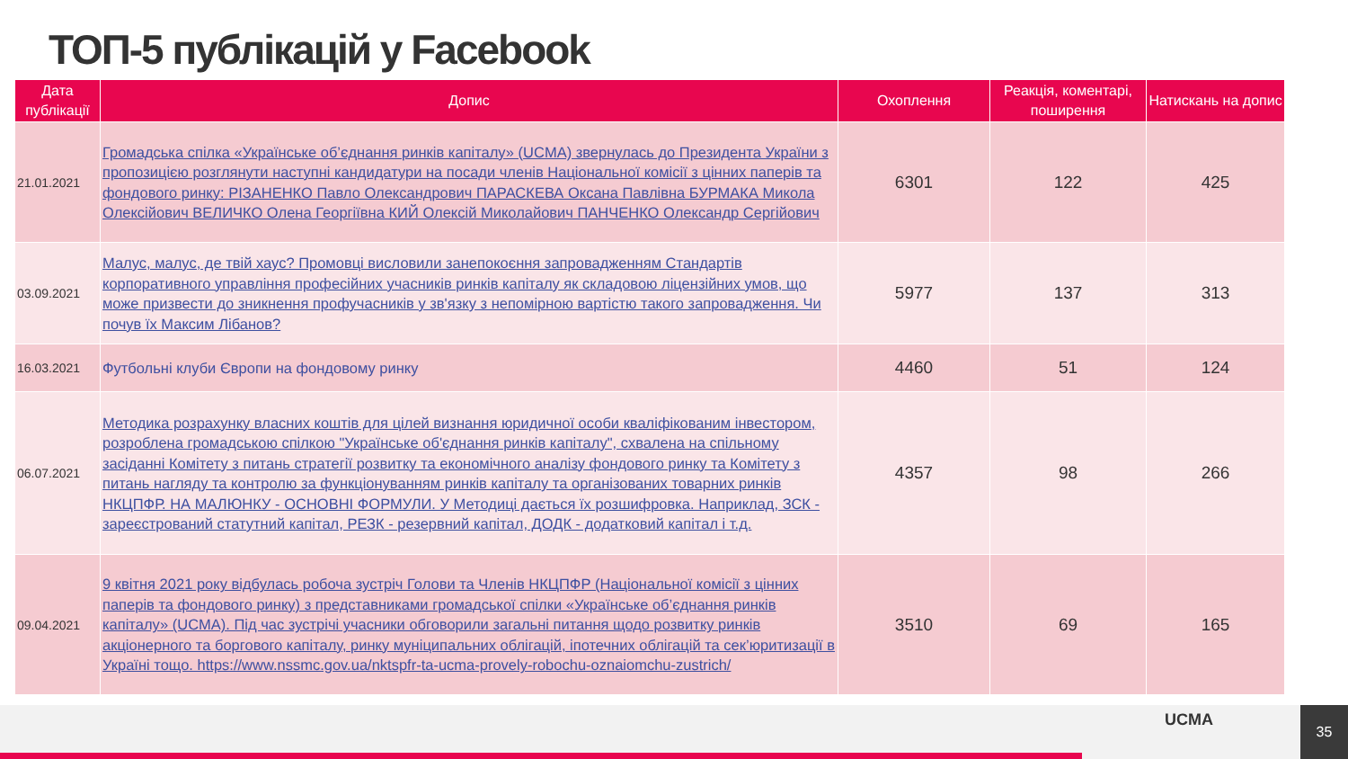ТОП-5 публікацій у Facebook
| Дата публікації | Допис | Охоплення | Реакція, коментарі, поширення | Натискань на допис |
| --- | --- | --- | --- | --- |
| 21.01.2021 | Громадська спілка «Українське об’єднання ринків капіталу» (UCMA) звернулась до Президента України з пропозицією розглянути наступні кандидатури на посади членів Національної комісії з цінних паперів та фондового ринку: РІЗАНЕНКО Павло Олександрович ПАРАСКЕВА Оксана Павлівна БУРМАКА Микола Олексійович ВЕЛИЧКО Олена Георгіївна КИЙ Олексій Миколайович ПАНЧЕНКО Олександр Сергійович | 6301 | 122 | 425 |
| 03.09.2021 | Малус, малус, де твій хаус? Промовці висловили занепокоєння запровадженням Стандартів корпоративного управління професійних учасників ринків капіталу як складовою ліцензійних умов, що може призвести до зникнення профучасників у зв'язку з непомірною вартістю такого запровадження. Чи почув їх Максим Лібанов? | 5977 | 137 | 313 |
| 16.03.2021 | Футбольні клуби Європи на фондовому ринку | 4460 | 51 | 124 |
| 06.07.2021 | Методика розрахунку власних коштів для цілей визнання юридичної особи кваліфікованим інвестором, розроблена громадською спілкою "Українське об'єднання ринків капіталу", схвалена на спільному засіданні Комітету з питань стратегії розвитку та економічного аналізу фондового ринку та Комітету з питань нагляду та контролю за функціонуванням ринків капіталу та організованих товарних ринків НКЦПФР. НА МАЛЮНКУ - ОСНОВНІ ФОРМУЛИ. У Методиці дається їх розшифровка. Наприклад, ЗСК - зареєстрований статутний капітал, РЕЗК - резервний капітал, ДОДК - додатковий капітал і т.д. | 4357 | 98 | 266 |
| 09.04.2021 | 9 квітня 2021 року відбулась робоча зустріч Голови та Членів НКЦПФР (Національної комісії з цінних паперів та фондового ринку) з представниками громадської спілки «Українське об’єднання ринків капіталу» (UCMA). Під час зустрічі учасники обговорили загальні питання щодо розвитку ринків акціонерного та боргового капіталу, ринку муніципальних облігацій, іпотечних облігацій та сек’юритизації в Україні тощо. https://www.nssmc.gov.ua/nktspfr-ta-ucma-provely-robochu-oznaiomchu-zustrich/ | 3510 | 69 | 165 |
UCMA 35